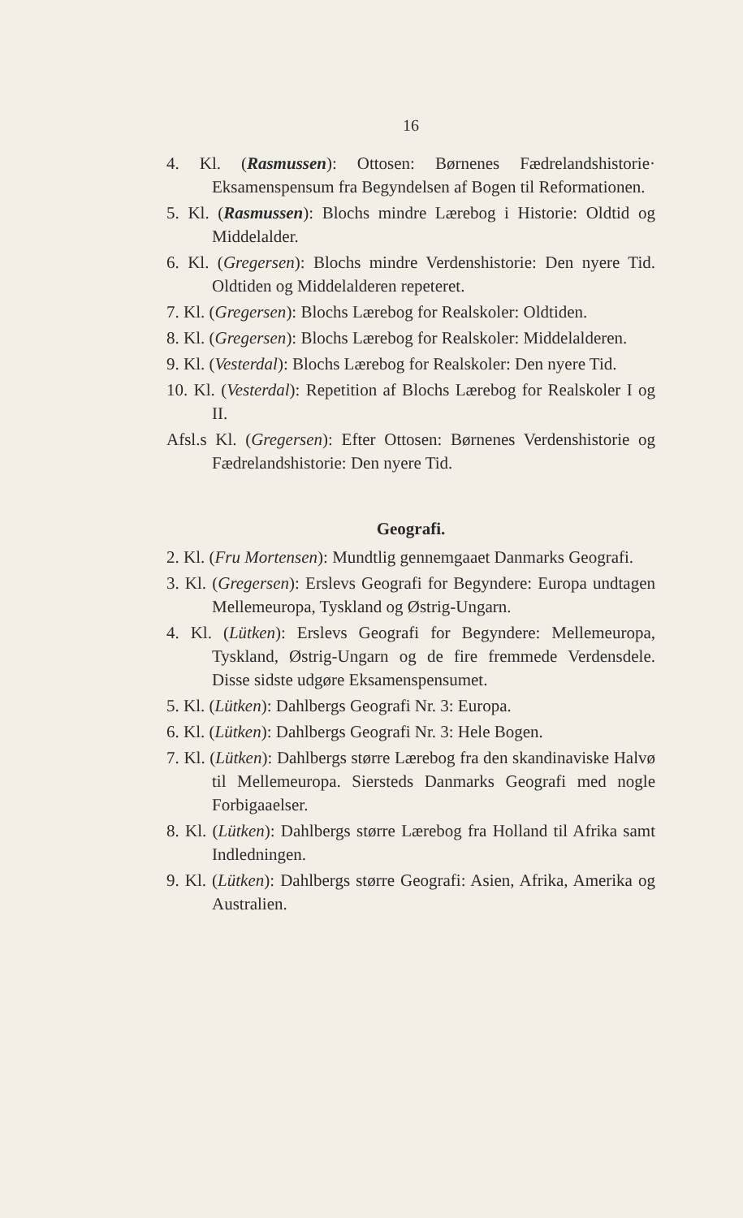16
4. Kl. (Rasmussen): Ottosen: Børnenes Fædrelandshistorie· Eksamenspensum fra Begyndelsen af Bogen til Reformationen.
5. Kl. (Rasmussen): Blochs mindre Lærebog i Historie: Oldtid og Middelalder.
6. Kl. (Gregersen): Blochs mindre Verdenshistorie: Den nyere Tid. Oldtiden og Middelalderen repeteret.
7. Kl. (Gregersen): Blochs Lærebog for Realskoler: Oldtiden.
8. Kl. (Gregersen): Blochs Lærebog for Realskoler: Middelalderen.
9. Kl. (Vesterdal): Blochs Lærebog for Realskoler: Den nyere Tid.
10. Kl. (Vesterdal): Repetition af Blochs Lærebog for Realskoler I og II.
Afsl.s Kl. (Gregersen): Efter Ottosen: Børnenes Verdenshistorie og Fædrelandshistorie: Den nyere Tid.
Geografi.
2. Kl. (Fru Mortensen): Mundtlig gennemgaaet Danmarks Geografi.
3. Kl. (Gregersen): Erslevs Geografi for Begyndere: Europa undtagen Mellemeuropa, Tyskland og Østrig-Ungarn.
4. Kl. (Lütken): Erslevs Geografi for Begyndere: Mellemeuropa, Tyskland, Østrig-Ungarn og de fire fremmede Verdensdele. Disse sidste udgøre Eksamenspensumet.
5. Kl. (Lütken): Dahlbergs Geografi Nr. 3: Europa.
6. Kl. (Lütken): Dahlbergs Geografi Nr. 3: Hele Bogen.
7. Kl. (Lütken): Dahlbergs større Lærebog fra den skandinaviske Halvø til Mellemeuropa. Siersteds Danmarks Geografi med nogle Forbigaaelser.
8. Kl. (Lütken): Dahlbergs større Lærebog fra Holland til Afrika samt Indledningen.
9. Kl. (Lütken): Dahlbergs større Geografi: Asien, Afrika, Amerika og Australien.